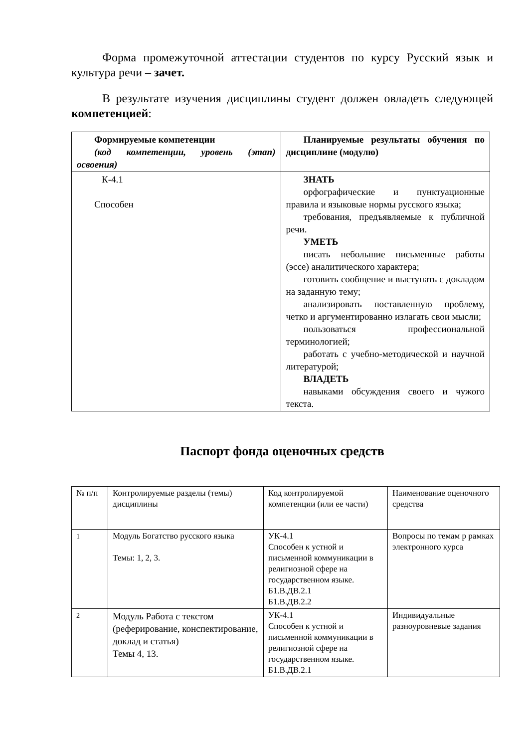Форма промежуточной аттестации студентов по курсу Русский язык и культура речи – зачет.
В результате изучения дисциплины студент должен овладеть следующей компетенцией:
| Формируемые компетенции (код компетенции, уровень (этап) освоения) | Планируемые результаты обучения по дисциплине (модулю) |
| К-4.1 Способен | ЗНАТЬ орфографические и пунктуационные правила и языковые нормы русского языка; требования, предъявляемые к публичной речи. УМЕТЬ писать небольшие письменные работы (эссе) аналитического характера; готовить сообщение и выступать с докладом на заданную тему; анализировать поставленную проблему, четко и аргументированно излагать свои мысли; пользоваться профессиональной терминологией; работать с учебно-методической и научной литературой; ВЛАДЕТЬ навыками обсуждения своего и чужого текста. |
Паспорт фонда оценочных средств
| № п/п | Контролируемые разделы (темы) дисциплины | Код контролируемой компетенции (или ее части) | Наименование оценочного средства |
| <sup>1</sup> | Модуль Богатство русского языка Темы: 1, 2, 3. | УК-4.1 Способен к устной и письменной коммуникации в религиозной сфере на государственном языке. Б1.В.ДВ.2.1 Б1.В.ДВ.2.2 | Вопросы по темам р рамках электронного курса |
| <sup>2</sup> | Модуль Работа с текстом (реферирование, конспектирование, доклад и статья) Темы 4, 13. | УК-4.1 Способен к устной и письменной коммуникации в религиозной сфере на государственном языке. Б1.В.ДВ.2.1 | Индивидуальные разноуровневые задания |